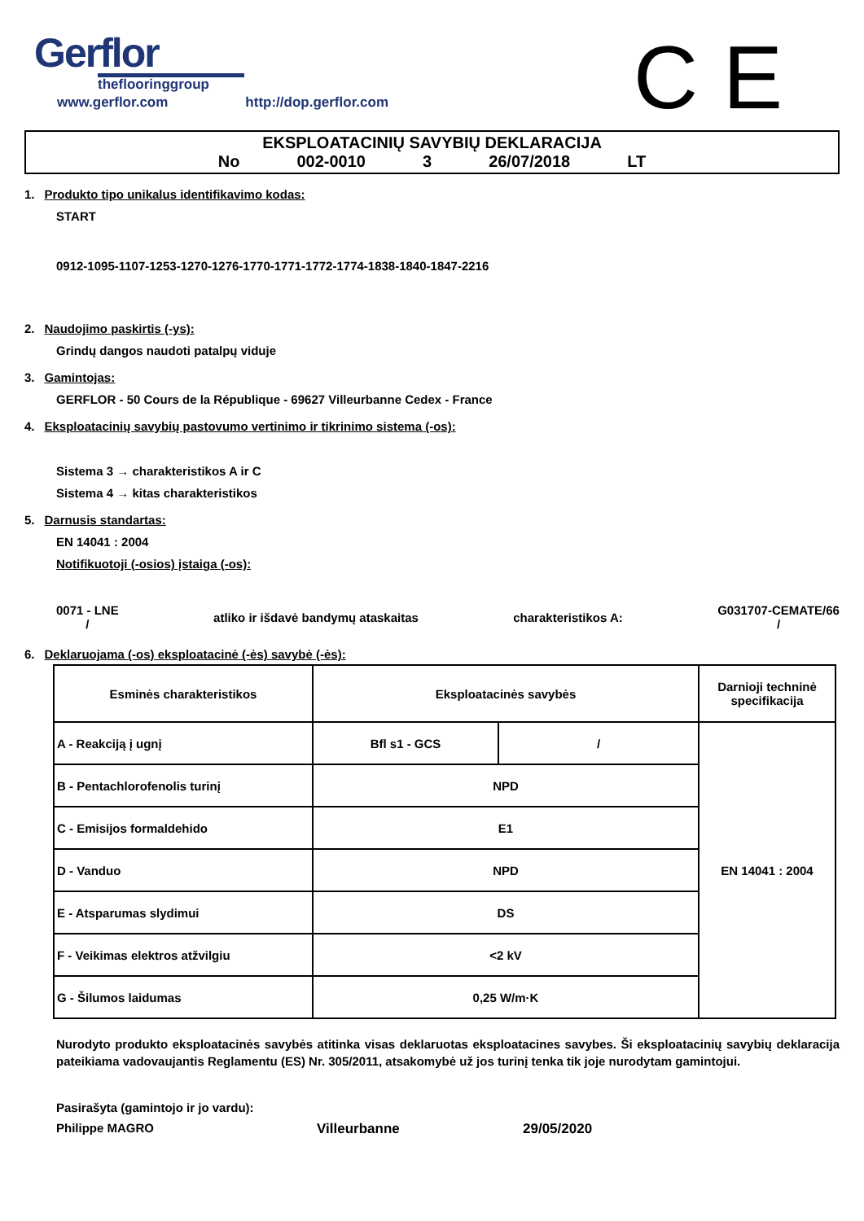Gerflor
theflooringgroup
www.gerflor.com http://dop.gerflor.com
C E
EKSPLOATACINIŲ SAVYBIŲ DEKLARACIJA
No 002-0010 3 26/07/2018 LT
1. Produkto tipo unikalus identifikavimo kodas:
START
0912-1095-1107-1253-1270-1276-1770-1771-1772-1774-1838-1840-1847-2216
2. Naudojimo paskirtis (-ys):
Grindų dangos naudoti patalpų viduje
3. Gamintojas:
GERFLOR - 50 Cours de la République - 69627 Villeurbanne Cedex - France
4. Eksploatacinių savybių pastovumo vertinimo ir tikrinimo sistema (-os):
Sistema 3 → charakteristikos A ir C
Sistema 4 → kitas charakteristikos
5. Darnusis standartas:
EN 14041 : 2004
Notifikuotoji (-osios) įstaiga (-os):
0071 - LNE
/
atliko ir išdavė bandymų ataskaitas
charakteristikos A:
G031707-CEMATE/66
/
6. Deklaruojama (-os) eksploatacinė (-ės) savybė (-ės):
| Esminės charakteristikos | Eksploatacinės savybės | | Darnioji techninė specifikacija |
| A - Reakciją į ugnį | Bfl s1 - GCS | / | EN 14041 : 2004 |
| B - Pentachlorofenolis turinį | NPD | | |
| C - Emisijos formaldehido | E1 | | |
| D - Vanduo | NPD | | |
| E - Atsparumas slydimui | DS | | |
| F - Veikimas elektros atžvilgiu | <2 kV | | |
| G - Šilumos laidumas | 0,25 W/m·K | | |
Nurodyto produkto eksploatacinės savybės atitinka visas deklaruotas eksploatacines savybes. Ši eksploatacinių savybių deklaracija pateikiama vadovaujantis Reglamentu (ES) Nr. 305/2011, atsakomybė už jos turinį tenka tik joje nurodytam gamintojui.
Pasirašyta (gamintojo ir jo vardu):
Philippe MAGRO Villeurbanne 29/05/2020